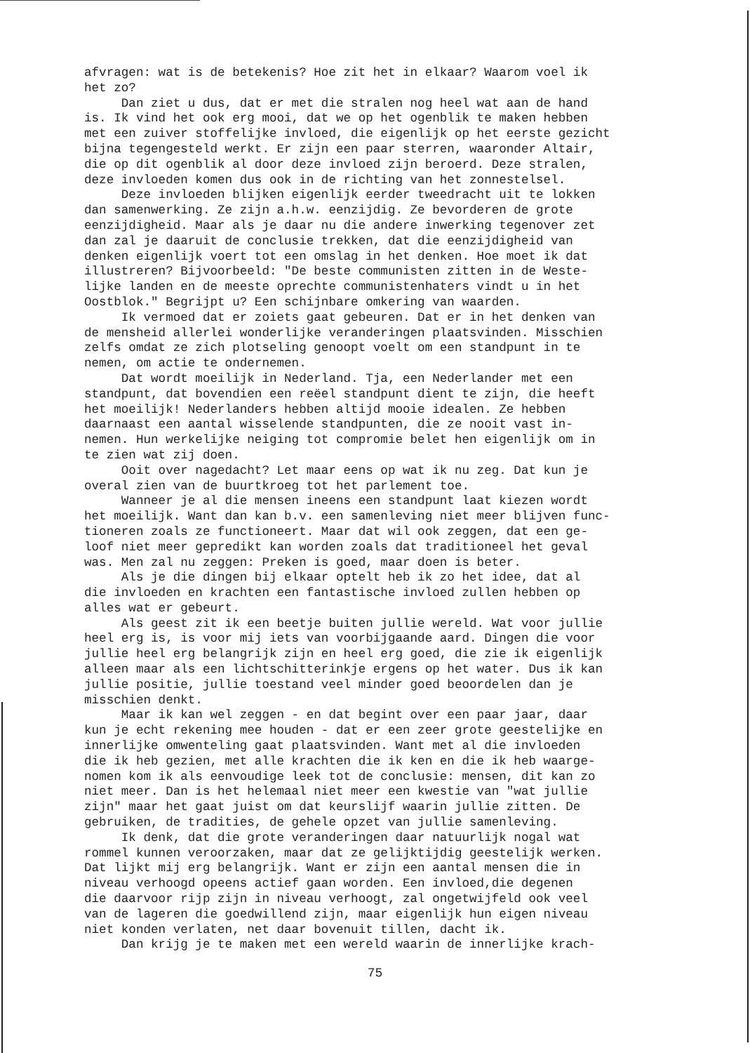afvragen: wat is de betekenis? Hoe zit het in elkaar? Waarom voel ik het zo? Dan ziet u dus, dat er met die stralen nog heel wat aan de hand is. Ik vind het ook erg mooi, dat we op het ogenblik te maken hebben met een zuiver stoffelijke invloed, die eigenlijk op het eerste gezicht bijna tegengesteld werkt. Er zijn een paar sterren, waaronder Altair, die op dit ogenblik al door deze invloed zijn beroerd. Deze stralen, deze invloeden komen dus ook in de richting van het zonnestelsel. Deze invloeden blijken eigenlijk eerder tweedracht uit te lokken dan samenwerking. Ze zijn a.h.w. eenzijdig. Ze bevorderen de grote eenzijdigheid. Maar als je daar nu die andere inwerking tegenover zet dan zal je daaruit de conclusie trekken, dat die eenzijdigheid van denken eigenlijk voert tot een omslag in het denken. Hoe moet ik dat illustreren? Bijvoorbeeld: "De beste communisten zitten in de Weste- lijke landen en de meeste oprechte communistenhaters vindt u in het Oostblok." Begrijpt u? Een schijnbare omkering van waarden. Ik vermoed dat er zoiets gaat gebeuren. Dat er in het denken van de mensheid allerlei wonderlijke veranderingen plaatsvinden. Misschien zelfs omdat ze zich plotseling genoopt voelt om een standpunt in te nemen, om actie te ondernemen. Dat wordt moeilijk in Nederland. Tja, een Nederlander met een standpunt, dat bovendien een reëel standpunt dient te zijn, die heeft het moeilijk! Nederlanders hebben altijd mooie idealen. Ze hebben daarnaast een aantal wisselende standpunten, die ze nooit vast in- nemen. Hun werkelijke neiging tot compromie belet hen eigenlijk om in te zien wat zij doen. Ooit over nagedacht? Let maar eens op wat ik nu zeg. Dat kun je overal zien van de buurtkroeg tot het parlement toe. Wanneer je al die mensen ineens een standpunt laat kiezen wordt het moeilijk. Want dan kan b.v. een samenleving niet meer blijven func- tioneren zoals ze functioneert. Maar dat wil ook zeggen, dat een ge- loof niet meer gepredikt kan worden zoals dat traditioneel het geval was. Men zal nu zeggen: Preken is goed, maar doen is beter. Als je die dingen bij elkaar optelt heb ik zo het idee, dat al die invloeden en krachten een fantastische invloed zullen hebben op alles wat er gebeurt. Als geest zit ik een beetje buiten jullie wereld. Wat voor jullie heel erg is, is voor mij iets van voorbijgaande aard. Dingen die voor jullie heel erg belangrijk zijn en heel erg goed, die zie ik eigenlijk alleen maar als een lichtschitterinkje ergens op het water. Dus ik kan jullie positie, jullie toestand veel minder goed beoordelen dan je misschien denkt. Maar ik kan wel zeggen - en dat begint over een paar jaar, daar kun je echt rekening mee houden - dat er een zeer grote geestelijke en innerlijke omwenteling gaat plaatsvinden. Want met al die invloeden die ik heb gezien, met alle krachten die ik ken en die ik heb waarge- nomen kom ik als eenvoudige leek tot de conclusie: mensen, dit kan zo niet meer. Dan is het helemaal niet meer een kwestie van "wat jullie zijn" maar het gaat juist om dat keurslijf waarin jullie zitten. De gebruiken, de tradities, de gehele opzet van jullie samenleving. Ik denk, dat die grote veranderingen daar natuurlijk nogal wat rommel kunnen veroorzaken, maar dat ze gelijktijdig geestelijk werken. Dat lijkt mij erg belangrijk. Want er zijn een aantal mensen die in niveau verhoogd opeens actief gaan worden. Een invloed,die degenen die daarvoor rijp zijn in niveau verhoogt, zal ongetwijfeld ook veel van de lageren die goedwillend zijn, maar eigenlijk hun eigen niveau niet konden verlaten, net daar bovenuit tillen, dacht ik. Dan krijg je te maken met een wereld waarin de innerlijke krach-
75